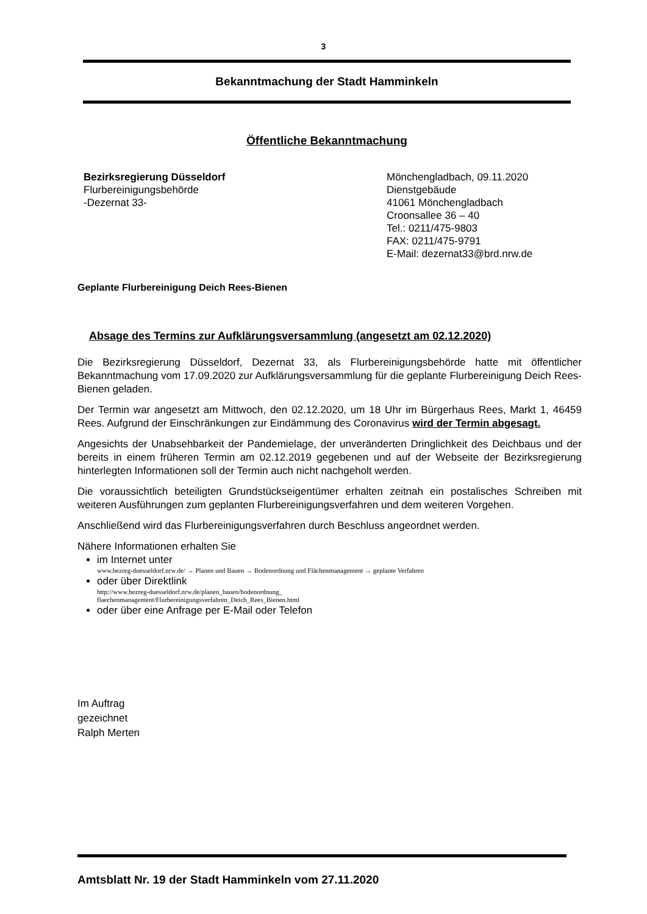3
Bekanntmachung der Stadt Hamminkeln
Öffentliche Bekanntmachung
Bezirksregierung Düsseldorf
Flurbereinigungsbehörde
-Dezernat 33-
Mönchengladbach, 09.11.2020
Dienstgebäude
41061 Mönchengladbach
Croonsallee 36 – 40
Tel.: 0211/475-9803
FAX: 0211/475-9791
E-Mail: dezernat33@brd.nrw.de
Geplante Flurbereinigung Deich Rees-Bienen
Absage des Termins zur Aufklärungsversammlung (angesetzt am 02.12.2020)
Die Bezirksregierung Düsseldorf, Dezernat 33, als Flurbereinigungsbehörde hatte mit öffent­licher Bekanntmachung vom 17.09.2020 zur Aufklärungsversammlung für die geplante Flurbe­reinigung Deich Rees-Bienen geladen.
Der Termin war angesetzt am Mittwoch, den 02.12.2020, um 18 Uhr im Bürgerhaus Rees, Markt 1, 46459 Rees. Aufgrund der Einschränkungen zur Eindämmung des Coronavirus wird der Termin abgesagt.
Angesichts der Unabsehbarkeit der Pandemielage, der unveränderten Dringlichkeit des Deich­baus und der bereits in einem früheren Termin am 02.12.2019 gegebenen und auf der Web­seite der Bezirksregierung hinterlegten Informationen soll der Termin auch nicht nachgeholt werden.
Die voraussichtlich beteiligten Grundstückseigentümer erhalten zeitnah ein postalisches Schreiben mit weiteren Ausführungen zum geplanten Flurbereinigungsverfahren und dem wei­teren Vorgehen.
Anschließend wird das Flurbereinigungsverfahren durch Beschluss angeordnet werden.
Nähere Informationen erhalten Sie
im Internet unter
www.bezreg-duesseldorf.nrw.de/ → Planen und Bauen → Bodenordnung und Flächenmanagement → geplante Verfahren
oder über Direktlink
http://www.bezreg-duesseldorf.nrw.de/planen_bauen/bodenordnung_
flaechenmanagement/Flurbereinigungsverfahren_Deich_Rees_Bienen.html
oder über eine Anfrage per E-Mail oder Telefon
Im Auftrag
gezeichnet
Ralph Merten
Amtsblatt Nr. 19 der Stadt Hamminkeln vom 27.11.2020